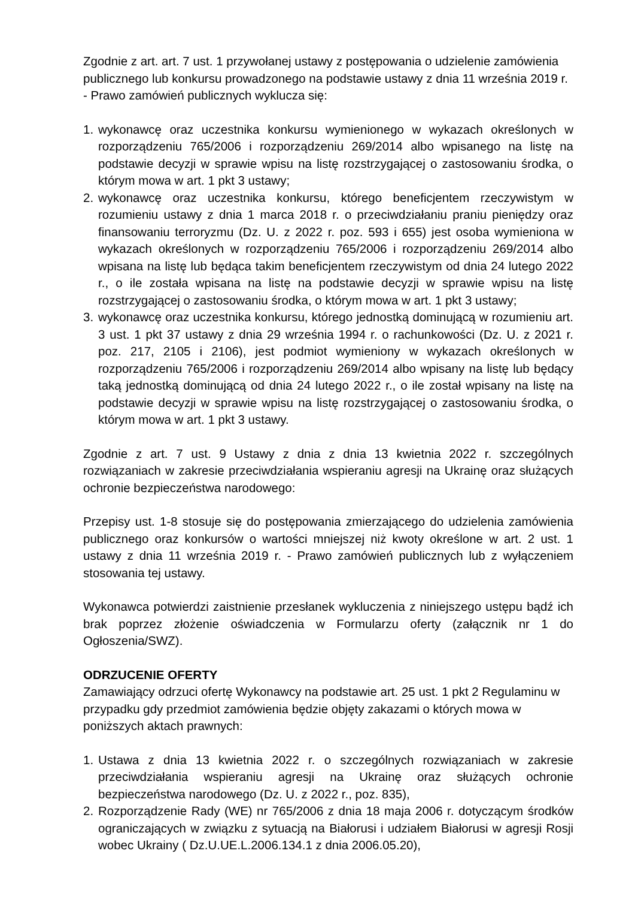Zgodnie z art. art. 7 ust. 1 przywołanej ustawy z postępowania o udzielenie zamówienia publicznego lub konkursu prowadzonego na podstawie ustawy z dnia 11 września 2019 r. - Prawo zamówień publicznych wyklucza się:
1. wykonawcę oraz uczestnika konkursu wymienionego w wykazach określonych w rozporządzeniu 765/2006 i rozporządzeniu 269/2014 albo wpisanego na listę na podstawie decyzji w sprawie wpisu na listę rozstrzygającej o zastosowaniu środka, o którym mowa w art. 1 pkt 3 ustawy;
2. wykonawcę oraz uczestnika konkursu, którego beneficjentem rzeczywistym w rozumieniu ustawy z dnia 1 marca 2018 r. o przeciwdziałaniu praniu pieniędzy oraz finansowaniu terroryzmu (Dz. U. z 2022 r. poz. 593 i 655) jest osoba wymieniona w wykazach określonych w rozporządzeniu 765/2006 i rozporządzeniu 269/2014 albo wpisana na listę lub będąca takim beneficjentem rzeczywistym od dnia 24 lutego 2022 r., o ile została wpisana na listę na podstawie decyzji w sprawie wpisu na listę rozstrzygającej o zastosowaniu środka, o którym mowa w art. 1 pkt 3 ustawy;
3. wykonawcę oraz uczestnika konkursu, którego jednostką dominującą w rozumieniu art. 3 ust. 1 pkt 37 ustawy z dnia 29 września 1994 r. o rachunkowości (Dz. U. z 2021 r. poz. 217, 2105 i 2106), jest podmiot wymieniony w wykazach określonych w rozporządzeniu 765/2006 i rozporządzeniu 269/2014 albo wpisany na listę lub będący taką jednostką dominującą od dnia 24 lutego 2022 r., o ile został wpisany na listę na podstawie decyzji w sprawie wpisu na listę rozstrzygającej o zastosowaniu środka, o którym mowa w art. 1 pkt 3 ustawy.
Zgodnie z art. 7 ust. 9 Ustawy z dnia z dnia 13 kwietnia 2022 r. szczególnych rozwiązaniach w zakresie przeciwdziałania wspieraniu agresji na Ukrainę oraz służących ochronie bezpieczeństwa narodowego:
Przepisy ust. 1-8 stosuje się do postępowania zmierzającego do udzielenia zamówienia publicznego oraz konkursów o wartości mniejszej niż kwoty określone w art. 2 ust. 1 ustawy z dnia 11 września 2019 r. - Prawo zamówień publicznych lub z wyłączeniem stosowania tej ustawy.
Wykonawca potwierdzi zaistnienie przesłanek wykluczenia z niniejszego ustępu bądź ich brak poprzez złożenie oświadczenia w Formularzu oferty (załącznik nr 1 do Ogłoszenia/SWZ).
ODRZUCENIE OFERTY
Zamawiający odrzuci ofertę Wykonawcy na podstawie art. 25 ust. 1 pkt 2 Regulaminu w przypadku gdy przedmiot zamówienia będzie objęty zakazami o których mowa w poniższych aktach prawnych:
1. Ustawa z dnia 13 kwietnia 2022 r. o szczególnych rozwiązaniach w zakresie przeciwdziałania wspieraniu agresji na Ukrainę oraz służących ochronie bezpieczeństwa narodowego (Dz. U. z 2022 r., poz. 835),
2. Rozporządzenie Rady (WE) nr 765/2006 z dnia 18 maja 2006 r. dotyczącym środków ograniczających w związku z sytuacją na Białorusi i udziałem Białorusi w agresji Rosji wobec Ukrainy ( Dz.U.UE.L.2006.134.1 z dnia 2006.05.20),